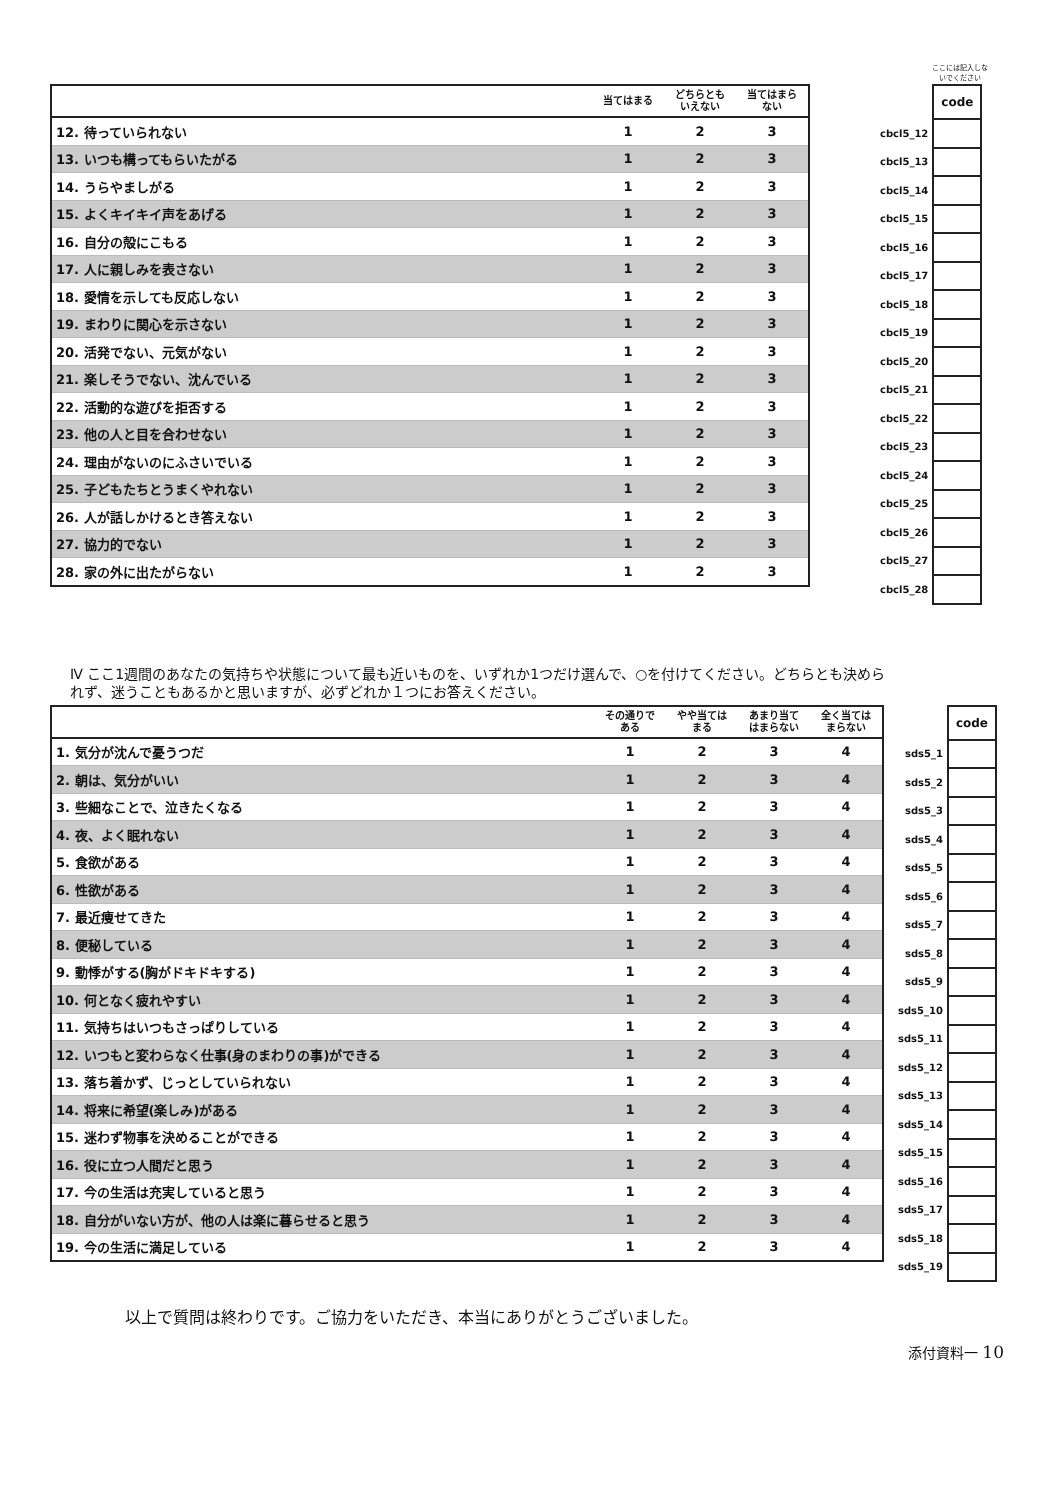ここには記入しないでください
| | 当てはまる | どちらとも いえない | 当てはまら ない |
| --- | --- | --- | --- |
| 12. 待っていられない | 1 | 2 | 3 |
| 13. いつも構ってもらいたがる | 1 | 2 | 3 |
| 14. うらやましがる | 1 | 2 | 3 |
| 15. よくキイキイ声をあげる | 1 | 2 | 3 |
| 16. 自分の殻にこもる | 1 | 2 | 3 |
| 17. 人に親しみを表さない | 1 | 2 | 3 |
| 18. 愛情を示しても反応しない | 1 | 2 | 3 |
| 19. まわりに関心を示さない | 1 | 2 | 3 |
| 20. 活発でない、元気がない | 1 | 2 | 3 |
| 21. 楽しそうでない、沈んでいる | 1 | 2 | 3 |
| 22. 活動的な遊びを拒否する | 1 | 2 | 3 |
| 23. 他の人と目を合わせない | 1 | 2 | 3 |
| 24. 理由がないのにふさいでいる | 1 | 2 | 3 |
| 25. 子どもたちとうまくやれない | 1 | 2 | 3 |
| 26. 人が話しかけるとき答えない | 1 | 2 | 3 |
| 27. 協力的でない | 1 | 2 | 3 |
| 28. 家の外に出たがらない | 1 | 2 | 3 |
| | code |
| cbcl5_12 | |
| cbcl5_13 | |
| cbcl5_14 | |
| cbcl5_15 | |
| cbcl5_16 | |
| cbcl5_17 | |
| cbcl5_18 | |
| cbcl5_19 | |
| cbcl5_20 | |
| cbcl5_21 | |
| cbcl5_22 | |
| cbcl5_23 | |
| cbcl5_24 | |
| cbcl5_25 | |
| cbcl5_26 | |
| cbcl5_27 | |
| cbcl5_28 | |
Ⅳ ここ1週間のあなたの気持ちや状態について最も近いものを、いずれか1つだけ選んで、○を付けてください。どちらとも決められず、迷うこともあるかと思いますが、必ずどれか１つにお答えください。
| | その通りで ある | やや当ては まる | あまり当て はまらない | 全く当ては まらない |
| --- | --- | --- | --- | --- |
| 1. 気分が沈んで憂うつだ | 1 | 2 | 3 | 4 |
| 2. 朝は、気分がいい | 1 | 2 | 3 | 4 |
| 3. 些細なことで、泣きたくなる | 1 | 2 | 3 | 4 |
| 4. 夜、よく眠れない | 1 | 2 | 3 | 4 |
| 5. 食欲がある | 1 | 2 | 3 | 4 |
| 6. 性欲がある | 1 | 2 | 3 | 4 |
| 7. 最近痩せてきた | 1 | 2 | 3 | 4 |
| 8. 便秘している | 1 | 2 | 3 | 4 |
| 9. 動悸がする(胸がドキドキする) | 1 | 2 | 3 | 4 |
| 10. 何となく疲れやすい | 1 | 2 | 3 | 4 |
| 11. 気持ちはいつもさっぱりしている | 1 | 2 | 3 | 4 |
| 12. いつもと変わらなく仕事(身のまわりの事)ができる | 1 | 2 | 3 | 4 |
| 13. 落ち着かず、じっとしていられない | 1 | 2 | 3 | 4 |
| 14. 将来に希望(楽しみ)がある | 1 | 2 | 3 | 4 |
| 15. 迷わず物事を決めることができる | 1 | 2 | 3 | 4 |
| 16. 役に立つ人間だと思う | 1 | 2 | 3 | 4 |
| 17. 今の生活は充実していると思う | 1 | 2 | 3 | 4 |
| 18. 自分がいない方が、他の人は楽に暮らせると思う | 1 | 2 | 3 | 4 |
| 19. 今の生活に満足している | 1 | 2 | 3 | 4 |
| | code |
| sds5_1 | |
| sds5_2 | |
| sds5_3 | |
| sds5_4 | |
| sds5_5 | |
| sds5_6 | |
| sds5_7 | |
| sds5_8 | |
| sds5_9 | |
| sds5_10 | |
| sds5_11 | |
| sds5_12 | |
| sds5_13 | |
| sds5_14 | |
| sds5_15 | |
| sds5_16 | |
| sds5_17 | |
| sds5_18 | |
| sds5_19 | |
以上で質問は終わりです。ご協力をいただき、本当にありがとうございました。
添付資料一 10